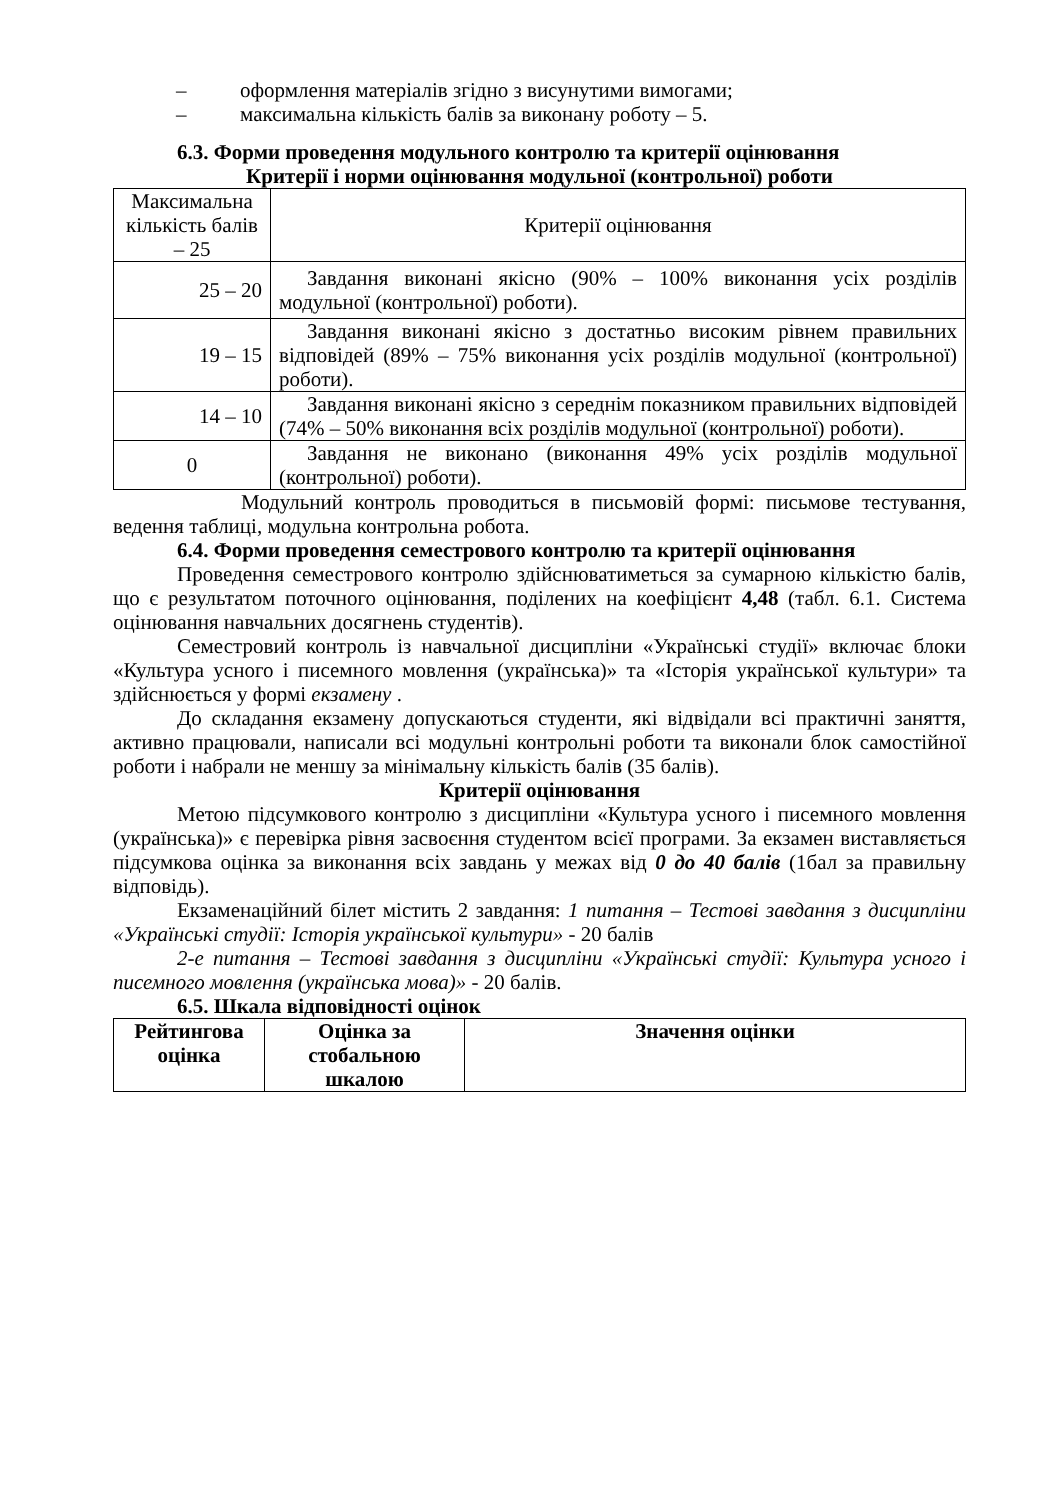– оформлення матеріалів згідно з висунутими вимогами;
– максимальна кількість балів за виконану роботу – 5.
6.3. Форми проведення модульного контролю та критерії оцінювання
Критерії і норми оцінювання модульної (контрольної) роботи
| Максимальна кількість балів – 25 | Критерії оцінювання |
| 25 – 20 | Завдання виконані якісно (90% – 100% виконання усіх розділів модульної (контрольної) роботи). |
| 19 – 15 | Завдання виконані якісно з достатньо високим рівнем правильних відповідей (89% – 75% виконання усіх розділів модульної (контрольної) роботи). |
| 14 – 10 | Завдання виконані якісно з середнім показником правильних відповідей (74% – 50% виконання всіх розділів модульної (контрольної) роботи). |
| 0 | Завдання не виконано (виконання 49% усіх розділів модульної (контрольної) роботи). |
Модульний контроль проводиться в письмовій формі: письмове тестування, ведення таблиці, модульна контрольна робота.
6.4. Форми проведення семестрового контролю та критерії оцінювання
Проведення семестрового контролю здійснюватиметься за сумарною кількістю балів, що є результатом поточного оцінювання, поділених на коефіцієнт 4,48 (табл. 6.1. Система оцінювання навчальних досягнень студентів).
Семестровий контроль із навчальної дисципліни «Українські студії» включає блоки «Культура усного і писемного мовлення (українська)» та «Історія української культури» та здійснюється у формі екзамену .
До складання екзамену допускаються студенти, які відвідали всі практичні заняття, активно працювали, написали всі модульні контрольні роботи та виконали блок самостійної роботи і набрали не меншу за мінімальну кількість балів (35 балів).
Критерії оцінювання
Метою підсумкового контролю з дисципліни «Культура усного і писемного мовлення (українська)» є перевірка рівня засвоєння студентом всієї програми. За екзамен виставляється підсумкова оцінка за виконання всіх завдань у межах від 0 до 40 балів (1бал за правильну відповідь).
Екзаменаційний білет містить 2 завдання: 1 питання – Тестові завдання з дисципліни «Українські студії: Історія української культури» - 20 балів
2-е питання – Тестові завдання з дисципліни «Українські студії: Культура усного і писемного мовлення (українська мова)» - 20 балів.
6.5. Шкала відповідності оцінок
| Рейтингова оцінка | Оцінка за стобальною шкалою | Значення оцінки |
| --- | --- | --- |